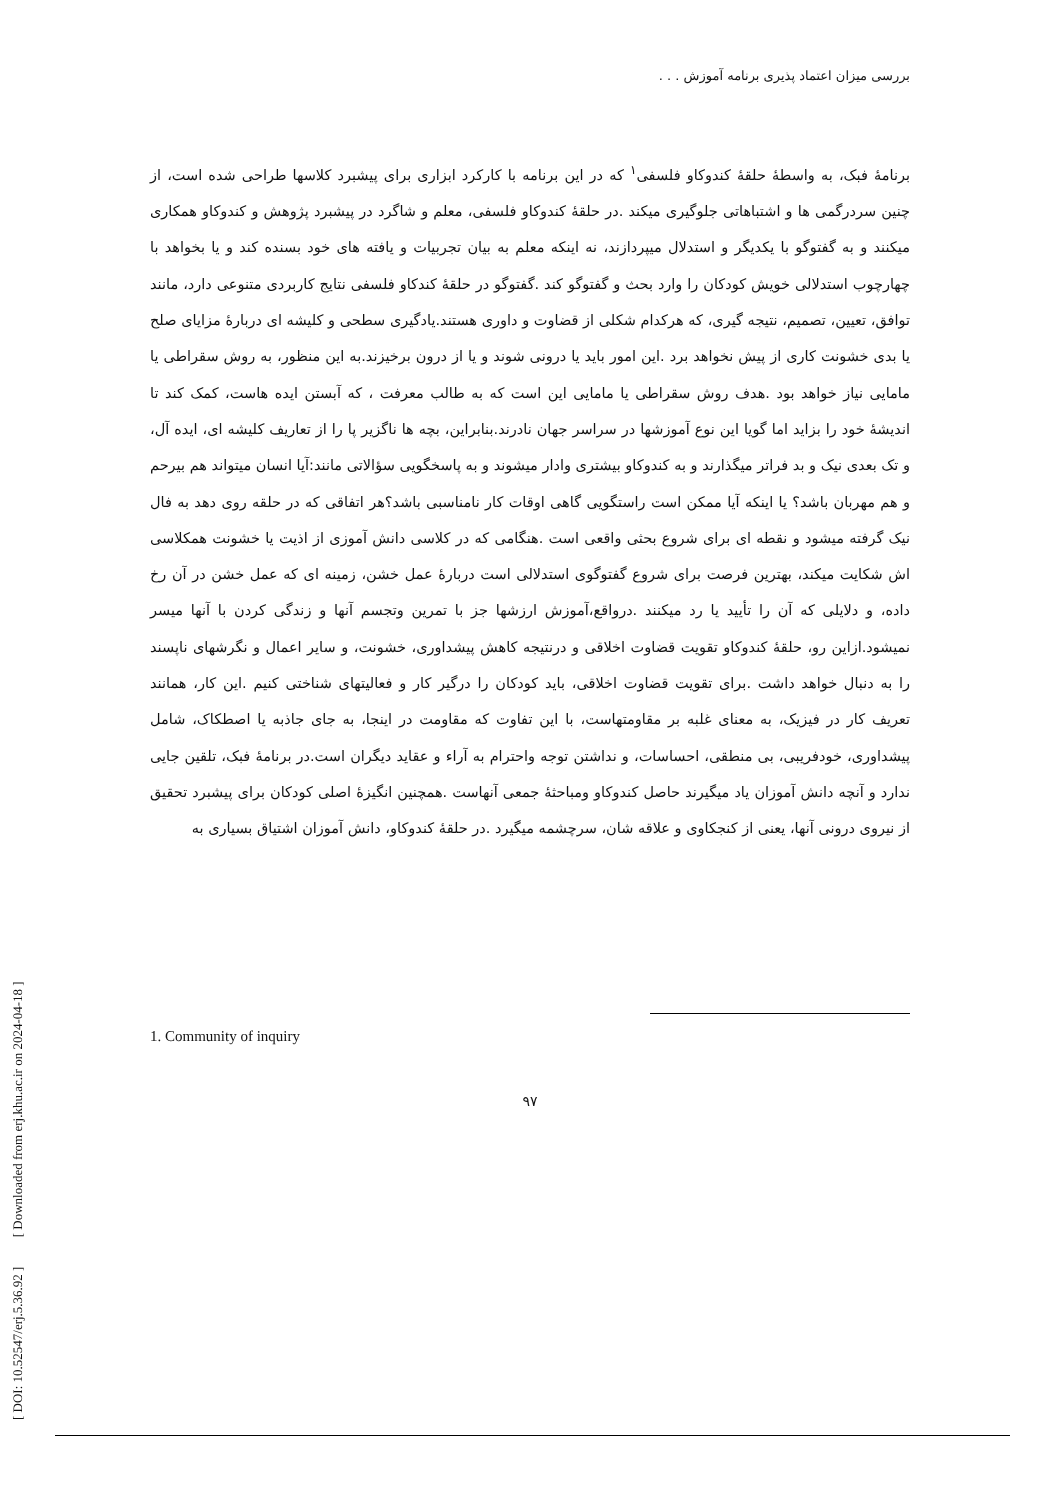بررسی میزان اعتماد پذیری برنامه آموزش . . .
برنامۀ فبک، به واسطۀ حلقۀ کندوکاو فلسفی<sup>۱</sup> که در این برنامه با کارکرد ابزاری برای پیشبرد کلاسها طراحی شده است، از چنین سردرگمی ها و اشتباهاتی جلوگیری میکند .در حلقۀ کندوکاو فلسفی، معلم و شاگرد در پیشبرد پژوهش و کندوکاو همکاری میکنند و به گفتوگو با یکدیگر و استدلال میپردازند، نه اینکه معلم به بیان تجربیات و یافته های خود بسنده کند و یا بخواهد با چهارچوب استدلالی خویش کودکان را وارد بحث و گفتوگو کند .گفتوگو در حلقۀ کندکاو فلسفی نتایج کاربردی متنوعی دارد، مانند توافق، تعیین، تصمیم، نتیجه گیری، که هرکدام شکلی از قضاوت و داوری هستند.یادگیری سطحی و کلیشه ای دربارۀ مزایای صلح یا بدی خشونت کاری از پیش نخواهد برد .این امور باید یا درونی شوند و یا از درون برخیزند.به این منظور، به روش سقراطی یا مامایی نیاز خواهد بود .هدف روش سقراطی یا مامایی این است که به طالب معرفت ، که آبستن ایده هاست، کمک کند تا اندیشۀ خود را بزاید اما گویا این نوع آموزشها در سراسر جهان نادرند.بنابراین، بچه ها ناگزیر پا را از تعاریف کلیشه ای، ایده آل، و تک بعدی نیک و بد فراتر میگذارند و به کندوکاو بیشتری وادار میشوند و به پاسخگویی سؤالاتی مانند:آیا انسان میتواند هم بیرحم و هم مهربان باشد؟ یا اینکه آیا ممکن است راستگویی گاهی اوقات کار نامناسبی باشد؟هر اتفاقی که در حلقه روی دهد به فال نیک گرفته میشود و نقطه ای برای شروع بحثی واقعی است .هنگامی که در کلاسی دانش آموزی از اذیت یا خشونت همکلاسی اش شکایت میکند، بهترین فرصت برای شروع گفتوگوی استدلالی است دربارۀ عمل خشن، زمینه ای که عمل خشن در آن رخ داده، و دلایلی که آن را تأیید یا رد میکنند .درواقع،آموزش ارزشها جز با تمرین وتجسم آنها و زندگی کردن با آنها میسر نمیشود.ازاین رو، حلقۀ کندوکاو تقویت قضاوت اخلاقی و درنتیجه کاهش پیشداوری، خشونت، و سایر اعمال و نگرشهای ناپسند را به دنبال خواهد داشت .برای تقویت قضاوت اخلاقی، باید کودکان را درگیر کار و فعالیتهای شناختی کنیم .این کار، همانند تعریف کار در فیزیک، به معنای غلبه بر مقاومتهاست، با این تفاوت که مقاومت در اینجا، به جای جاذبه یا اصطکاک، شامل پیشداوری، خودفریبی، بی منطقی، احساسات، و نداشتن توجه واحترام به آراء و عقاید دیگران است.در برنامۀ فبک، تلقین جایی ندارد و آنچه دانش آموزان یاد میگیرند حاصل کندوکاو ومباحثۀ جمعی آنهاست .همچنین انگیزۀ اصلی کودکان برای پیشبرد تحقیق از نیروی درونی آنها، یعنی از کنجکاوی و علاقه شان، سرچشمه میگیرد .در حلقۀ کندوکاو، دانش آموزان اشتیاق بسیاری به
1. Community of inquiry
۹۷
[ DOI: 10.52547/erj.5.36.92 ] [ Downloaded from erj.khu.ac.ir on 2024-04-18 ]